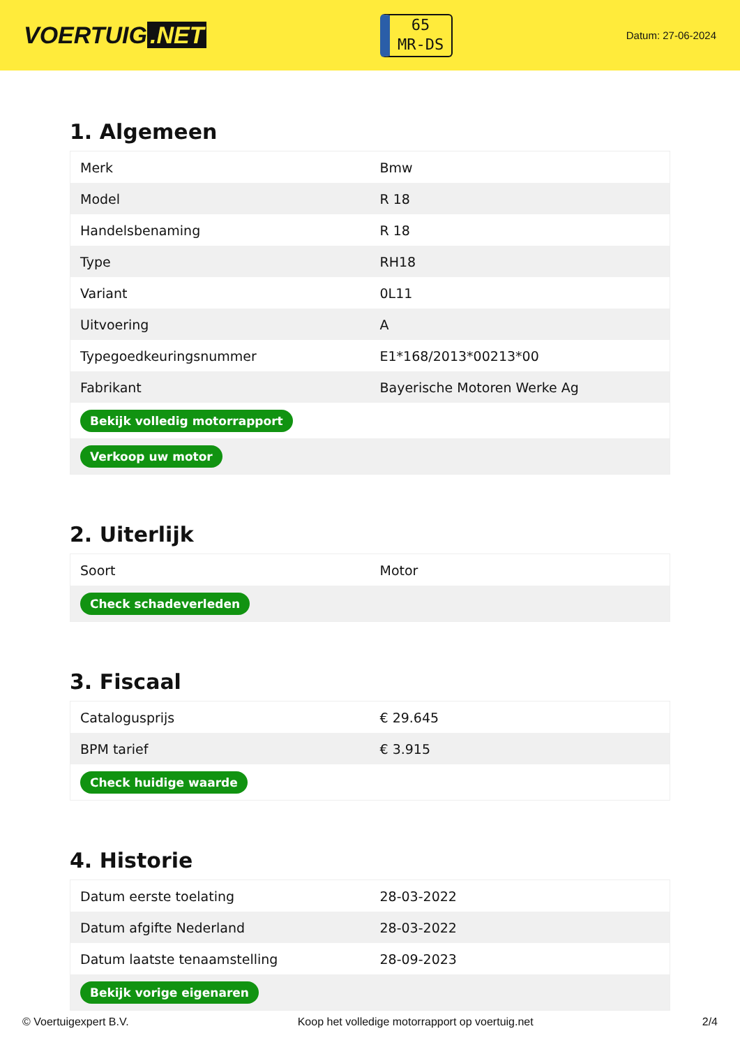VOERTUIG.NET
65
MR-DS
Datum: 27-06-2024
1. Algemeen
| Merk | Bmw |
| Model | R 18 |
| Handelsbenaming | R 18 |
| Type | RH18 |
| Variant | 0L11 |
| Uitvoering | A |
| Typegoedkeuringsnummer | E1*168/2013*00213*00 |
| Fabrikant | Bayerische Motoren Werke Ag |
| Bekijk volledig motorrapport | |
| Verkoop uw motor | |
2. Uiterlijk
| Soort | Motor |
| Check schadeverleden | |
3. Fiscaal
| Catalogusprijs | € 29.645 |
| BPM tarief | € 3.915 |
| Check huidige waarde | |
4. Historie
| Datum eerste toelating | 28-03-2022 |
| Datum afgifte Nederland | 28-03-2022 |
| Datum laatste tenaamstelling | 28-09-2023 |
| Bekijk vorige eigenaren | |
© Voertuigexpert B.V. Koop het volledige motorrapport op voertuig.net 2/4